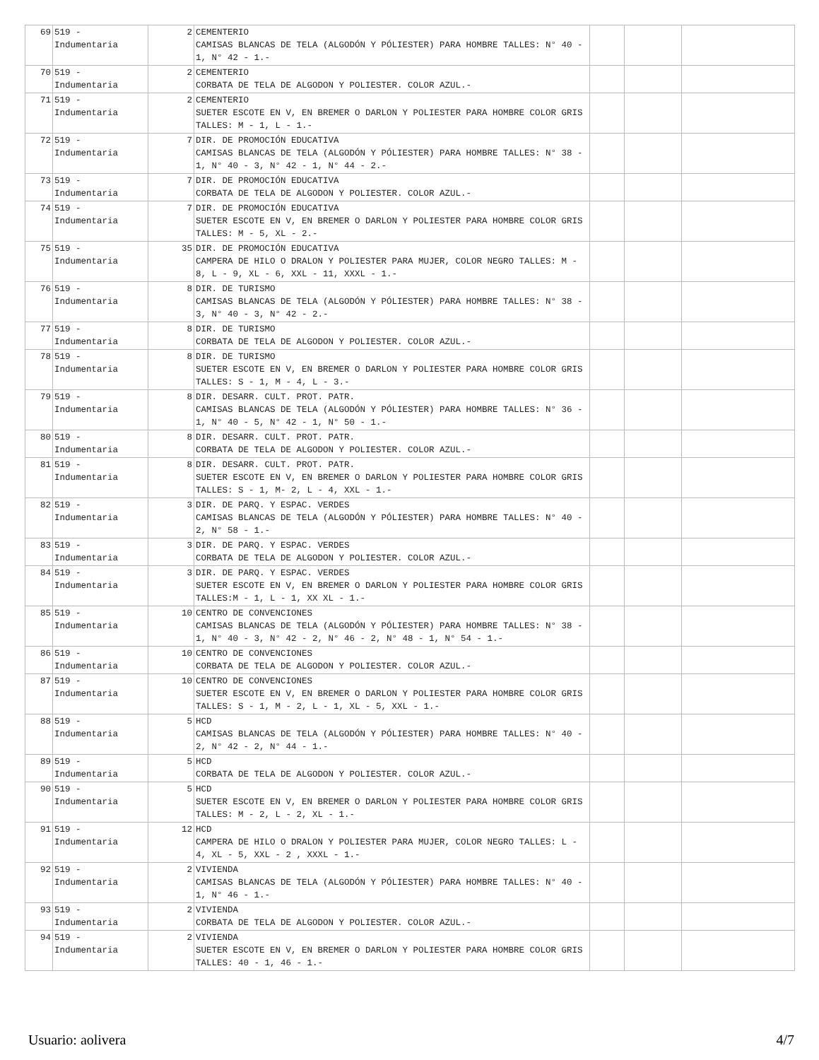| 69 | 519 - Indumentaria | 2 | CEMENTERIO CAMISAS BLANCAS DE TELA (ALGODÓN Y PÓLIESTER) PARA HOMBRE TALLES: N° 40 - 1, N° 42 - 1.- | | | |
| 70 | 519 - Indumentaria | 2 | CEMENTERIO CORBATA DE TELA DE ALGODON Y POLIESTER. COLOR AZUL.- | | | |
| 71 | 519 - Indumentaria | 2 | CEMENTERIO SUETER ESCOTE EN V, EN BREMER O DARLON Y POLIESTER PARA HOMBRE COLOR GRIS TALLES: M - 1, L - 1.- | | | |
| 72 | 519 - Indumentaria | 7 | DIR. DE PROMOCIÓN EDUCATIVA CAMISAS BLANCAS DE TELA (ALGODÓN Y PÓLIESTER) PARA HOMBRE TALLES: N° 38 - 1, N° 40 - 3, N° 42 - 1, N° 44 - 2.- | | | |
| 73 | 519 - Indumentaria | 7 | DIR. DE PROMOCIÓN EDUCATIVA CORBATA DE TELA DE ALGODON Y POLIESTER. COLOR AZUL.- | | | |
| 74 | 519 - Indumentaria | 7 | DIR. DE PROMOCIÓN EDUCATIVA SUETER ESCOTE EN V, EN BREMER O DARLON Y POLIESTER PARA HOMBRE COLOR GRIS TALLES: M - 5, XL - 2.- | | | |
| 75 | 519 - Indumentaria | 35 | DIR. DE PROMOCIÓN EDUCATIVA CAMPERA DE HILO O DRALON Y POLIESTER PARA MUJER, COLOR NEGRO TALLES: M - 8, L - 9, XL - 6, XXL - 11, XXXL - 1.- | | | |
| 76 | 519 - Indumentaria | 8 | DIR. DE TURISMO CAMISAS BLANCAS DE TELA (ALGODÓN Y PÓLIESTER) PARA HOMBRE TALLES: N° 38 - 3, N° 40 - 3, N° 42 - 2.- | | | |
| 77 | 519 - Indumentaria | 8 | DIR. DE TURISMO CORBATA DE TELA DE ALGODON Y POLIESTER. COLOR AZUL.- | | | |
| 78 | 519 - Indumentaria | 8 | DIR. DE TURISMO SUETER ESCOTE EN V, EN BREMER O DARLON Y POLIESTER PARA HOMBRE COLOR GRIS TALLES: S - 1, M - 4, L - 3.- | | | |
| 79 | 519 - Indumentaria | 8 | DIR. DESARR. CULT. PROT. PATR. CAMISAS BLANCAS DE TELA (ALGODÓN Y PÓLIESTER) PARA HOMBRE TALLES: N° 36 - 1, N° 40 - 5, N° 42 - 1, N° 50 - 1.- | | | |
| 80 | 519 - Indumentaria | 8 | DIR. DESARR. CULT. PROT. PATR. CORBATA DE TELA DE ALGODON Y POLIESTER. COLOR AZUL.- | | | |
| 81 | 519 - Indumentaria | 8 | DIR. DESARR. CULT. PROT. PATR. SUETER ESCOTE EN V, EN BREMER O DARLON Y POLIESTER PARA HOMBRE COLOR GRIS TALLES: S - 1, M- 2, L - 4, XXL - 1.- | | | |
| 82 | 519 - Indumentaria | 3 | DIR. DE PARQ. Y ESPAC. VERDES CAMISAS BLANCAS DE TELA (ALGODÓN Y PÓLIESTER) PARA HOMBRE TALLES: N° 40 - 2, N° 58 - 1.- | | | |
| 83 | 519 - Indumentaria | 3 | DIR. DE PARQ. Y ESPAC. VERDES CORBATA DE TELA DE ALGODON Y POLIESTER. COLOR AZUL.- | | | |
| 84 | 519 - Indumentaria | 3 | DIR. DE PARQ. Y ESPAC. VERDES SUETER ESCOTE EN V, EN BREMER O DARLON Y POLIESTER PARA HOMBRE COLOR GRIS TALLES:M - 1, L - 1, XX XL - 1.- | | | |
| 85 | 519 - Indumentaria | 10 | CENTRO DE CONVENCIONES CAMISAS BLANCAS DE TELA (ALGODÓN Y PÓLIESTER) PARA HOMBRE TALLES: N° 38 - 1, N° 40 - 3, N° 42 - 2, N° 46 - 2, N° 48 - 1, N° 54 - 1.- | | | |
| 86 | 519 - Indumentaria | 10 | CENTRO DE CONVENCIONES CORBATA DE TELA DE ALGODON Y POLIESTER. COLOR AZUL.- | | | |
| 87 | 519 - Indumentaria | 10 | CENTRO DE CONVENCIONES SUETER ESCOTE EN V, EN BREMER O DARLON Y POLIESTER PARA HOMBRE COLOR GRIS TALLES: S - 1, M - 2, L - 1, XL - 5, XXL - 1.- | | | |
| 88 | 519 - Indumentaria | 5 | HCD CAMISAS BLANCAS DE TELA (ALGODÓN Y PÓLIESTER) PARA HOMBRE TALLES: N° 40 - 2, N° 42 - 2, N° 44 - 1.- | | | |
| 89 | 519 - Indumentaria | 5 | HCD CORBATA DE TELA DE ALGODON Y POLIESTER. COLOR AZUL.- | | | |
| 90 | 519 - Indumentaria | 5 | HCD SUETER ESCOTE EN V, EN BREMER O DARLON Y POLIESTER PARA HOMBRE COLOR GRIS TALLES: M - 2, L - 2, XL - 1.- | | | |
| 91 | 519 - Indumentaria | 12 | HCD CAMPERA DE HILO O DRALON Y POLIESTER PARA MUJER, COLOR NEGRO TALLES: L - 4, XL - 5, XXL - 2 , XXXL - 1.- | | | |
| 92 | 519 - Indumentaria | 2 | VIVIENDA CAMISAS BLANCAS DE TELA (ALGODÓN Y PÓLIESTER) PARA HOMBRE TALLES: N° 40 - 1, N° 46 - 1.- | | | |
| 93 | 519 - Indumentaria | 2 | VIVIENDA CORBATA DE TELA DE ALGODON Y POLIESTER. COLOR AZUL.- | | | |
| 94 | 519 - Indumentaria | 2 | VIVIENDA SUETER ESCOTE EN V, EN BREMER O DARLON Y POLIESTER PARA HOMBRE COLOR GRIS TALLES: 40 - 1, 46 - 1.- | | | |
Usuario: aolivera 4/7